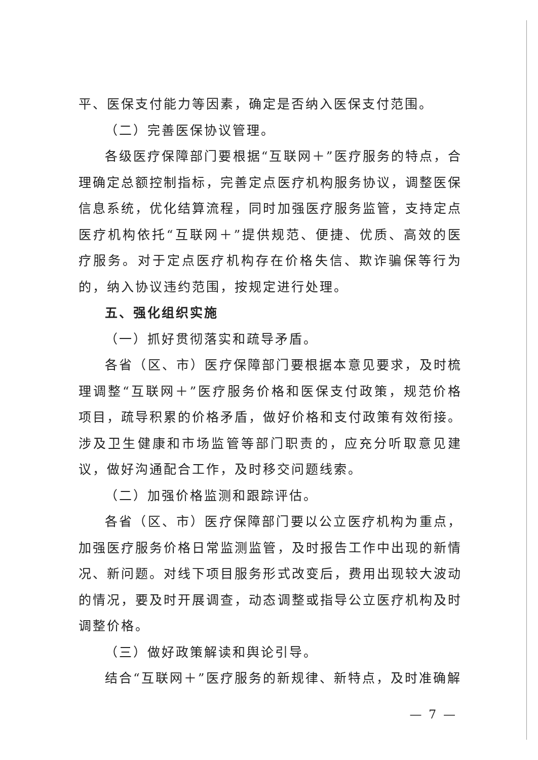平、医保支付能力等因素，确定是否纳入医保支付范围。
（二）完善医保协议管理。
各级医疗保障部门要根据“互联网＋”医疗服务的特点，合理确定总额控制指标，完善定点医疗机构服务协议，调整医保信息系统，优化结算流程，同时加强医疗服务监管，支持定点医疗机构依托“互联网＋”提供规范、便捷、优质、高效的医疗服务。对于定点医疗机构存在价格失信、欺诈骗保等行为的，纳入协议违约范围，按规定进行处理。
五、强化组织实施
（一）抓好贯彻落实和疏导矛盾。
各省（区、市）医疗保障部门要根据本意见要求，及时梳理调整“互联网＋”医疗服务价格和医保支付政策，规范价格项目，疏导积累的价格矛盾，做好价格和支付政策有效衔接。涉及卫生健康和市场监管等部门职责的，应充分听取意见建议，做好沟通配合工作，及时移交问题线索。
（二）加强价格监测和跟踪评估。
各省（区、市）医疗保障部门要以公立医疗机构为重点，加强医疗服务价格日常监测监管，及时报告工作中出现的新情况、新问题。对线下项目服务形式改变后，费用出现较大波动的情况，要及时开展调查，动态调整或指导公立医疗机构及时调整价格。
（三）做好政策解读和舆论引导。
结合“互联网＋”医疗服务的新规律、新特点，及时准确解
— 7 —